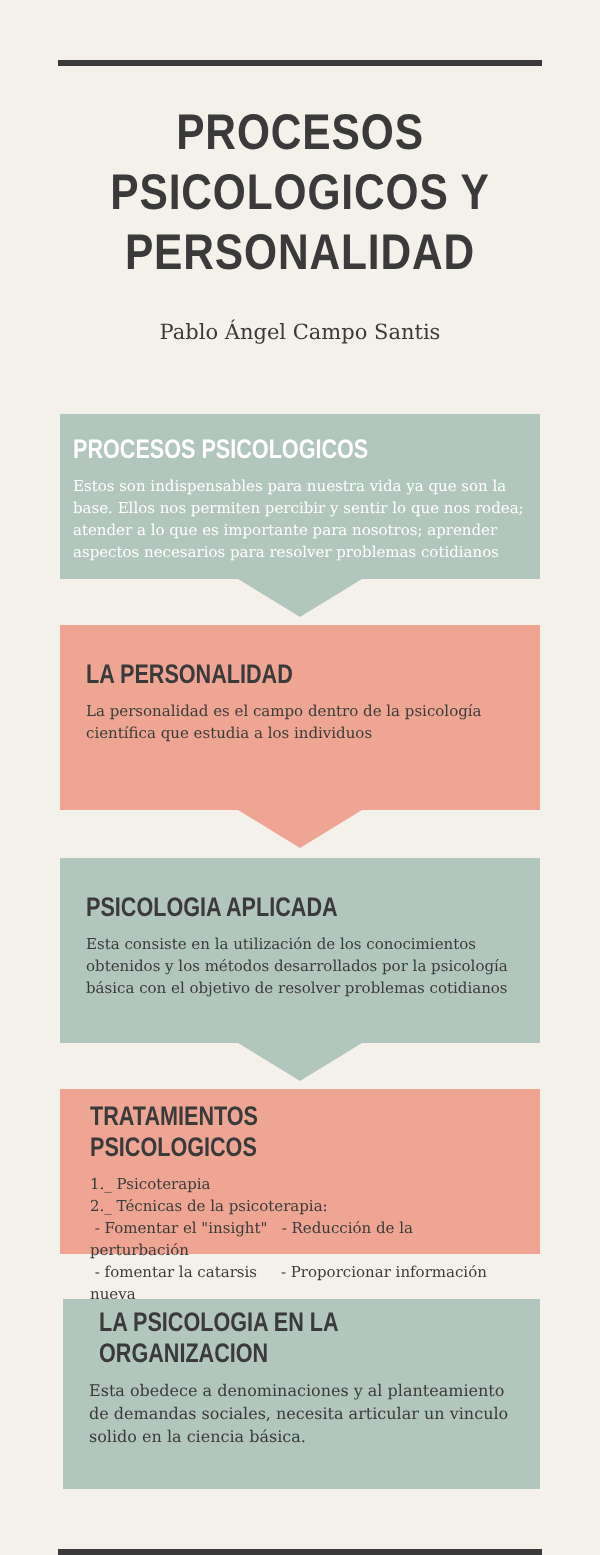PROCESOS PSICOLOGICOS Y PERSONALIDAD
Pablo Ángel Campo Santis
PROCESOS PSICOLOGICOS
Estos son indispensables para nuestra vida ya que son la base. Ellos nos permiten percibir y sentir lo que nos rodea; atender a lo que es importante para nosotros; aprender aspectos necesarios para resolver problemas cotidianos
LA PERSONALIDAD
La personalidad es el campo dentro de la psicología científica que estudia a los individuos
PSICOLOGIA APLICADA
Esta consiste en la utilización de los conocimientos obtenidos y los métodos desarrollados por la psicología básica con el objetivo de resolver problemas cotidianos
TRATAMIENTOS PSICOLOGICOS
1._ Psicoterapia
2._ Técnicas de la psicoterapia:
- Fomentar el "insight" - Reducción de la perturbación
- fomentar la catarsis - Proporcionar información nueva
LA PSICOLOGIA EN LA ORGANIZACION
Esta obedece a denominaciones y al planteamiento de demandas sociales, necesita articular un vinculo solido en la ciencia básica.